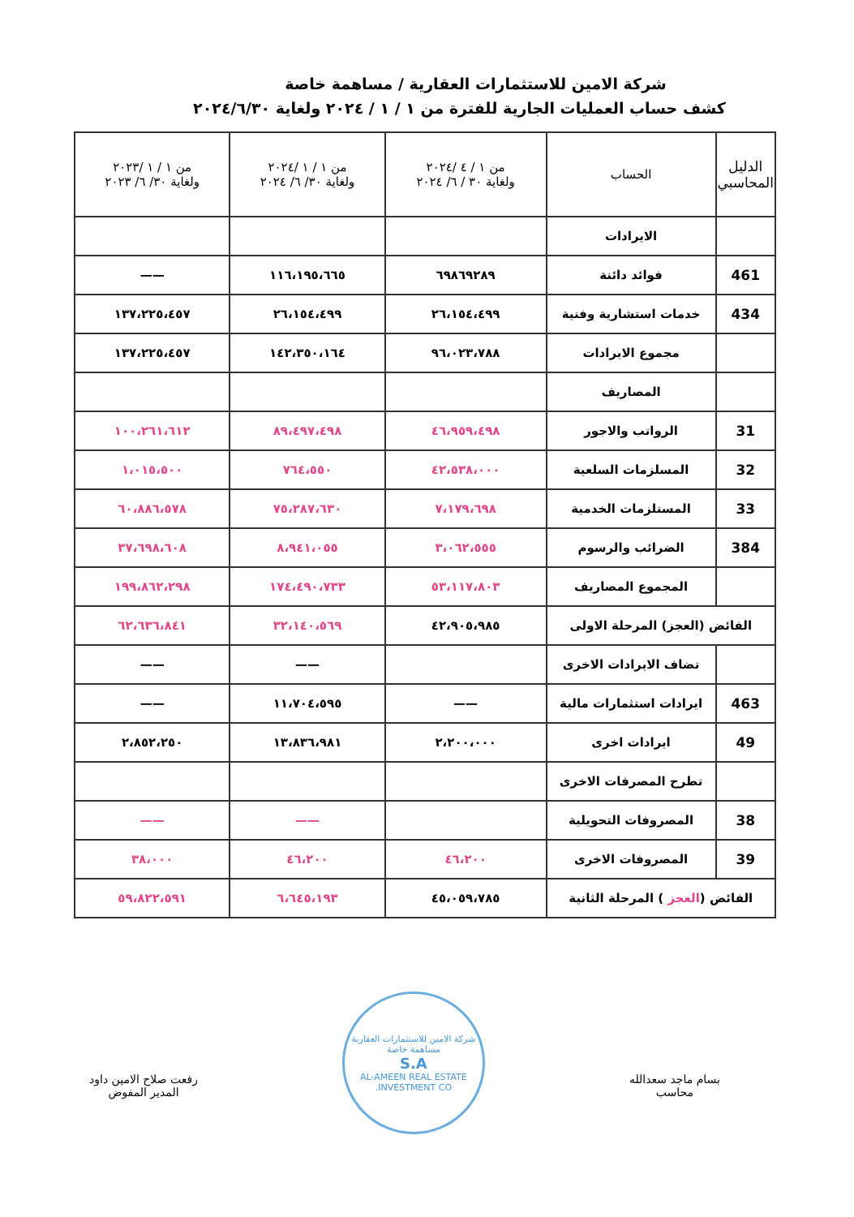شركة الامين للاستثمارات العقارية / مساهمة خاصة
كشف حساب العمليات الجارية للفترة من ١ / ١ / ٢٠٢٤ ولغاية ٢٠٢٤/٦/٣٠
| الدليل المحاسبي | الحساب | من ١ / ٤ /٢٠٢٤ ولغاية ٣٠ / ٦/ ٢٠٢٤ | من ١ / ١ /٢٠٢٤ ولغاية ٣٠/ ٦/ ٢٠٢٤ | من ١ / ١ /٢٠٢٣ ولغاية ٣٠/ ٦/ ٢٠٢٣ |
| --- | --- | --- | --- | --- |
| | الايرادات | | | |
| 461 | فوائد دائنة | ٦٩٨٦٩٢٨٩ | ١١٦،١٩٥،٦٦٥ | —— |
| 434 | خدمات استشارية وفنية | ٢٦،١٥٤،٤٩٩ | ٢٦،١٥٤،٤٩٩ | ١٣٧،٢٢٥،٤٥٧ |
| | مجموع الايرادات | ٩٦،٠٢٣،٧٨٨ | ١٤٢،٣٥٠،١٦٤ | ١٣٧،٢٢٥،٤٥٧ |
| | المصاريف | | | |
| 31 | الرواتب والاجور | ٤٦،٩٥٩،٤٩٨ | ٨٩،٤٩٧،٤٩٨ | ١٠٠،٢٦١،٦١٢ |
| 32 | المسلزمات السلعية | ٤٢،٥٣٨،٠٠٠ | ٧٦٤،٥٥٠ | ١،٠١٥،٥٠٠ |
| 33 | المستلزمات الخدمية | ٧،١٧٩،٦٩٨ | ٧٥،٢٨٧،٦٣٠ | ٦٠،٨٨٦،٥٧٨ |
| 384 | الضرائب والرسوم | ٣،٠٦٢،٥٥٥ | ٨،٩٤١،٠٥٥ | ٣٧،٦٩٨،٦٠٨ |
| | المجموع المصاريف | ٥٣،١١٧،٨٠٣ | ١٧٤،٤٩٠،٧٣٣ | ١٩٩،٨٦٢،٢٩٨ |
| الفائض (العجز) المرحلة الاولى | | ٤٢،٩٠٥،٩٨٥ | ٣٢،١٤٠،٥٦٩ | ٦٢،٦٣٦،٨٤١ |
| | تضاف الايرادات الاخرى | | —— | —— |
| 463 | ايرادات استثمارات مالية | —— | ١١،٧٠٤،٥٩٥ | —— |
| 49 | ايرادات اخرى | ٢،٢٠٠،٠٠٠ | ١٣،٨٣٦،٩٨١ | ٢،٨٥٢،٢٥٠ |
| | تطرح المصرفات الاخرى | | | |
| 38 | المصروفات التحويلية | | —— | —— |
| 39 | المصروفات الاخرى | ٤٦،٢٠٠ | ٤٦،٢٠٠ | ٣٨،٠٠٠ |
| الفائض ( العجز ) المرحلة الثانية | | ٤٥،٠٥٩،٧٨٥ | ٦،٦٤٥،١٩٣ | ٥٩،٨٢٢،٥٩١ |
بسام ماجد سعدالله
محاسب
شركة الامين للاستثمارات العقارية
مساهمة خاصة
S.A
AL-AMEEN REAL ESTATE INVESTMENT CO.
رفعت صلاح الامين داود
المدير المفوض